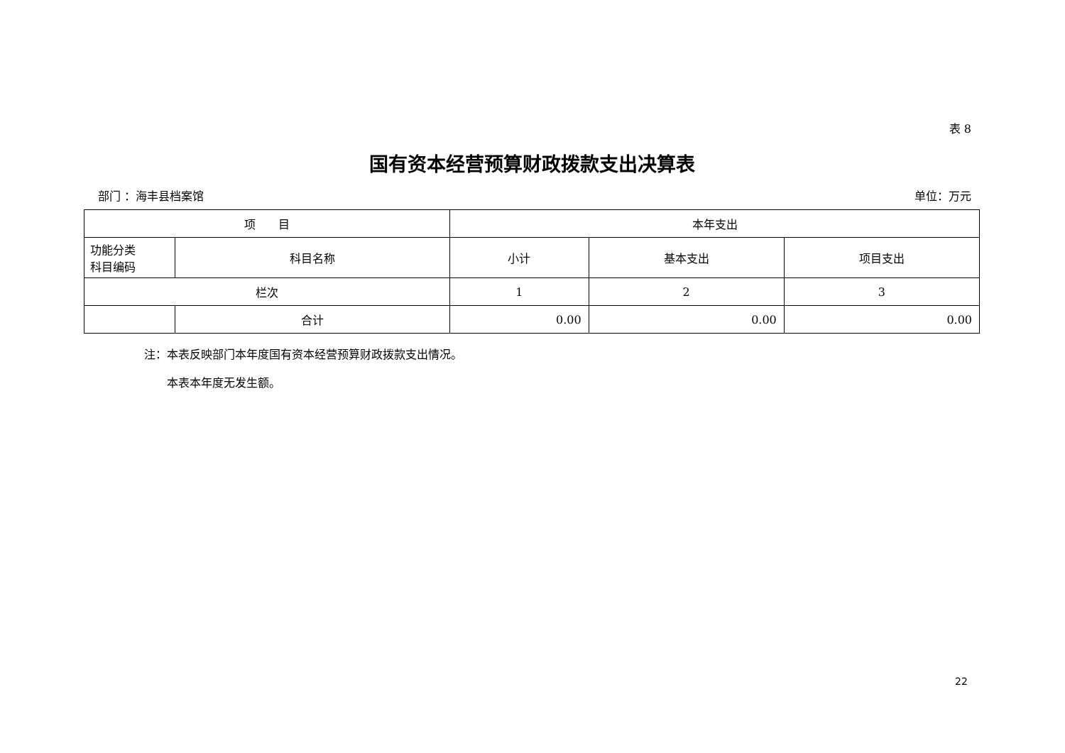表 8
国有资本经营预算财政拨款支出决算表
部门 ：海丰县档案馆 单位：万元
| 项 目 | | 本年支出 | | |
| --- | --- | --- | --- | --- |
| 功能分类 科目编码 | 科目名称 | 小计 | 基本支出 | 项目支出 |
| 栏次 | | 1 | 2 | 3 |
| | 合计 | 0.00 | 0.00 | 0.00 |
注：本表反映部门本年度国有资本经营预算财政拨款支出情况。
　　本表本年度无发生额。
22